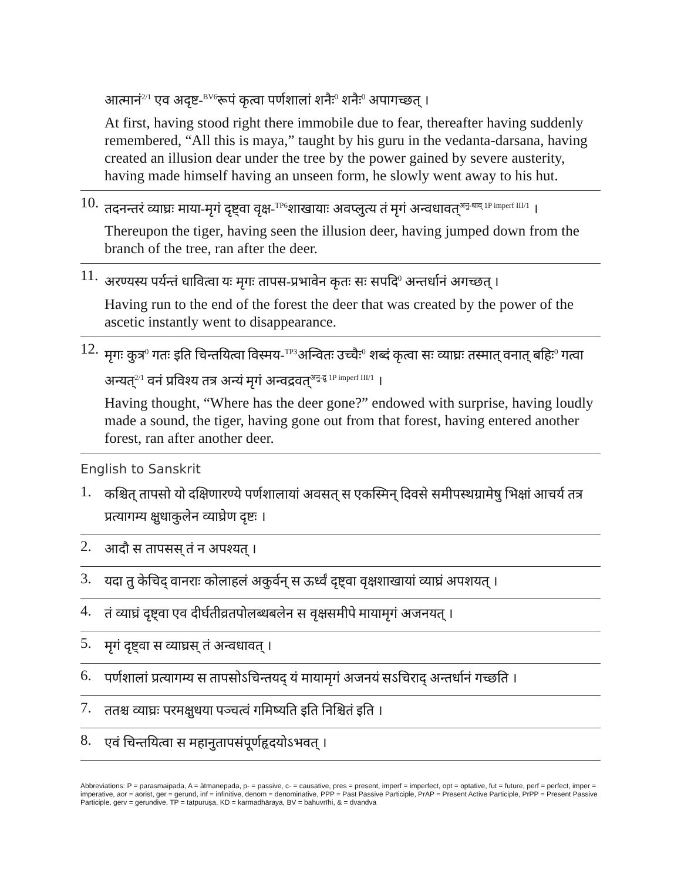आत्मानं<sup>2/1</sup> एव अदृष्ट-<sup>BV6</sup>रूपं कृत्वा पर्णशालां शनैः<sup>0</sup> शनैः<sup>0</sup> अपागच्छत् ।
At first, having stood right there immobile due to fear, thereafter having suddenly remembered, “All this is maya,” taught by his guru in the vedanta-darsana, having created an illusion dear under the tree by the power gained by severe austerity, having made himself having an unseen form, he slowly went away to his hut.
10.
तदनन्तरं व्याघ्रः माया-मृगं दृष्ट्वा वृक्ष-<sup>TP6</sup>शाखायाः अवप्लुत्य तं मृगं अन्वधावत्<sup>अनु-धाव् 1P imperf III/1</sup> ।
Thereupon the tiger, having seen the illusion deer, having jumped down from the branch of the tree, ran after the deer.
11.
अरण्यस्य पर्यन्तं धावित्वा यः मृगः तापस-प्रभावेन कृतः सः सपदि<sup>0</sup> अन्तर्धानं अगच्छत् ।
Having run to the end of the forest the deer that was created by the power of the ascetic instantly went to disappearance.
12.
मृगः कुत्र<sup>0</sup> गतः इति चिन्तयित्वा विस्मय-<sup>TP3</sup>अन्वितः उच्चैः<sup>0</sup> शब्दं कृत्वा सः व्याघ्रः तस्मात् वनात् बहिः<sup>0</sup> गत्वा अन्यत्<sup>2/1</sup> वनं प्रविश्य तत्र अन्यं मृगं अन्वद्रवत्<sup>अनु-द्रु 1P imperf III/1</sup> ।
Having thought, “Where has the deer gone?” endowed with surprise, having loudly made a sound, the tiger, having gone out from that forest, having entered another forest, ran after another deer.
English to Sanskrit
1.
कश्चित् तापसो यो दक्षिणारण्ये पर्णशालायां अवसत् स एकस्मिन् दिवसे समीपस्थग्रामेषु भिक्षां आचर्य तत्र प्रत्यागम्य क्षुधाकुलेन व्याघ्रेण दृष्टः ।
2.
आदौ स तापसस् तं न अपश्यत् ।
3.
यदा तु केचिद् वानराः कोलाहलं अकुर्वन् स ऊर्ध्वं दृष्ट्वा वृक्षशाखायां व्याघ्रं अपशयत् ।
4.
तं व्याघ्रं दृष्ट्वा एव दीर्घतीव्रतपोलब्धबलेन स वृक्षसमीपे मायामृगं अजनयत् ।
5.
मृगं दृष्ट्वा स व्याघ्रस् तं अन्वधावत् ।
6.
पर्णशालां प्रत्यागम्य स तापसोऽचिन्तयद् यं मायामृगं अजनयं सऽचिराद् अन्तर्धानं गच्छति ।
7.
ततश्च व्याघ्रः परमक्षुधया पञ्चत्वं गमिष्यति इति निश्चितं इति ।
8.
एवं चिन्तयित्वा स महानुतापसंपूर्णहृदयोऽभवत् ।
Abbreviations: P = parasmaipada, A = ātmanepada, p- = passive, c- = causative, pres = present, imperf = imperfect, opt = optative, fut = future, perf = perfect, imper = imperative, aor = aorist, ger = gerund, inf = infinitive, denom = denominative, PPP = Past Passive Participle, PrAP = Present Active Participle, PrPP = Present Passive Participle, gerv = gerundive, TP = tatpuruṣa, KD = karmadhāraya, BV = bahuvrīhi, & = dvandva